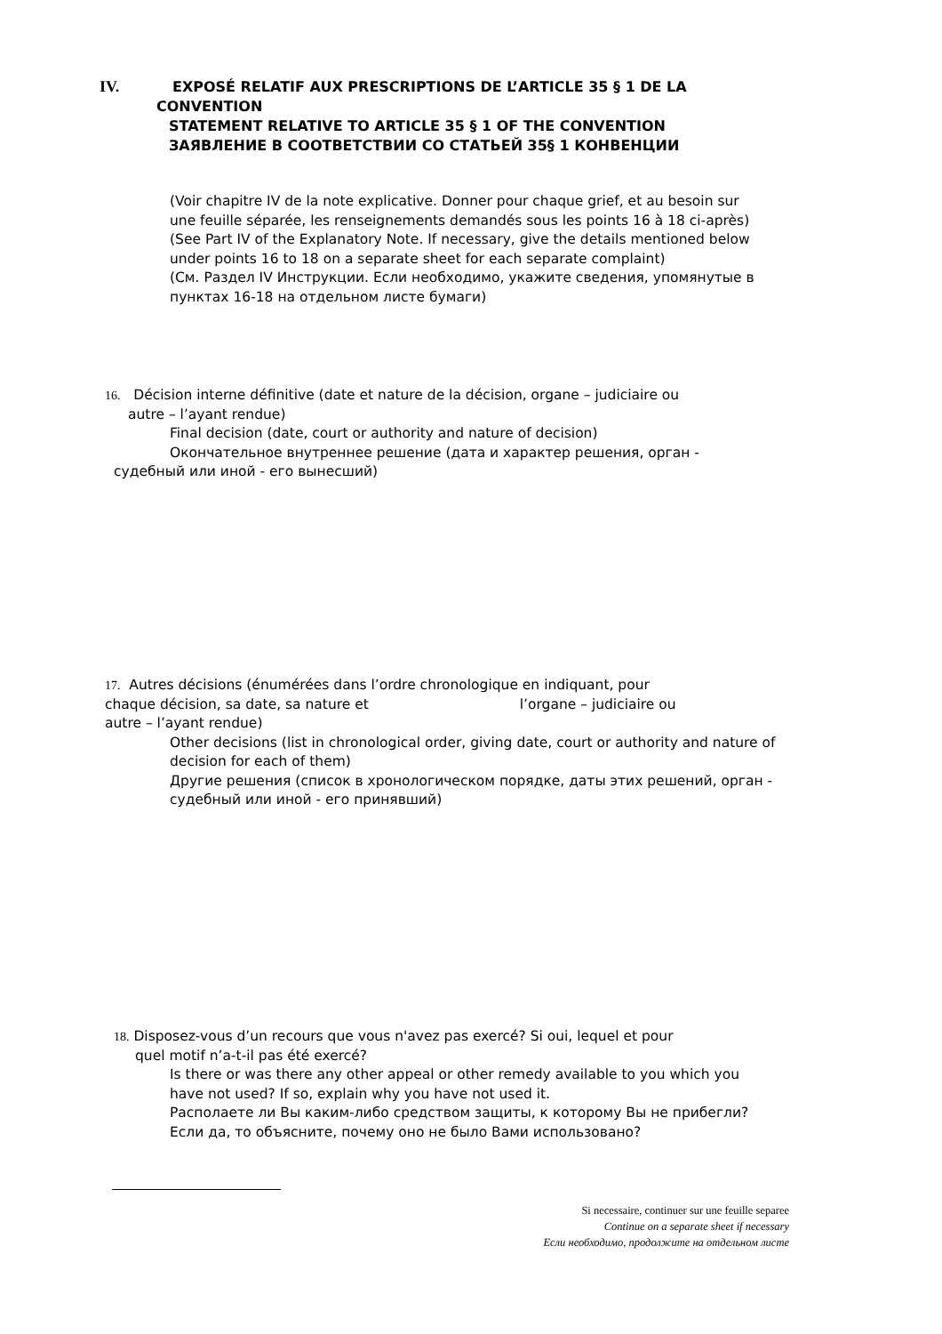IV. EXPOSÉ RELATIF AUX PRESCRIPTIONS DE L’ARTICLE 35 § 1 DE LA
CONVENTION
STATEMENT RELATIVE TO ARTICLE 35 § 1 OF THE CONVENTION
ЗАЯВЛЕНИЕ В СООТВЕТСТВИИ СО СТАТЬЕЙ 35§ 1 КОНВЕНЦИИ
(Voir chapitre IV de la note explicative. Donner pour chaque grief, et au besoin sur une feuille séparée, les renseignements demandés sous les points 16 à 18 ci-après)
(See Part IV of the Explanatory Note. If necessary, give the details mentioned below under points 16 to 18 on a separate sheet for each separate complaint)
(См. Раздел IV Инструкции. Если необходимо, укажите сведения, упомянутые в пунктах 16-18 на отдельном листе бумаги)
16. Décision interne définitive (date et nature de la décision, organe – judiciaire ou
autre – l’ayant rendue)
Final decision (date, court or authority and nature of decision)
Окончательное внутреннее решение (дата и характер решения, орган -
судебный или иной - его вынесший)
17. Autres décisions (énumérées dans l’ordre chronologique en indiquant, pour
chaque décision, sa date, sa nature et l’organe – judiciaire ou
autre – l’ayant rendue)
Other decisions (list in chronological order, giving date, court or authority and nature of decision for each of them)
Другие решения (список в хронологическом порядке, даты этих решений, орган - судебный или иной - его принявший)
18. Disposez-vous d’un recours que vous n'avez pas exercé? Si oui, lequel et pour
quel motif n’a-t-il pas été exercé?
Is there or was there any other appeal or other remedy available to you which you have not used? If so, explain why you have not used it.
Располаете ли Вы каким-либо средством защиты, к которому Вы не прибегли? Если да, то объясните, почему оно не было Вами использовано?
Si necessaire, continuer sur une feuille separee
Continue on a separate sheet if necessary
Если необходимо, продолжите на отдельном листе